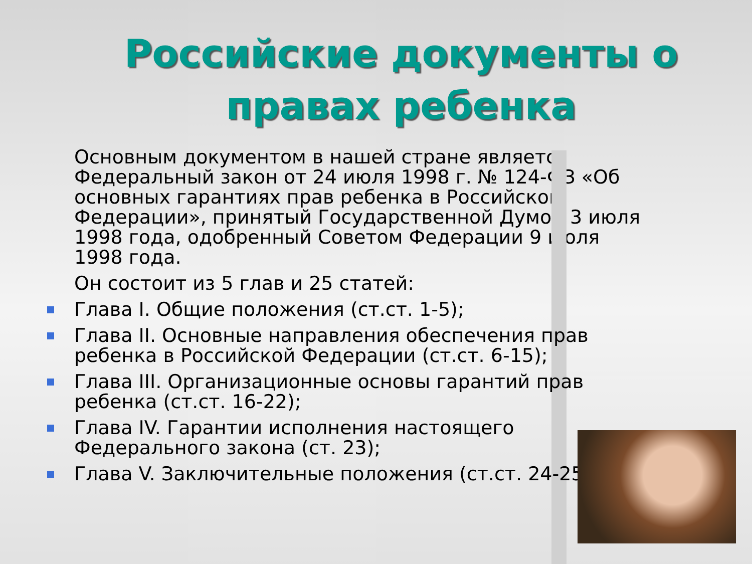Российские документы о правах ребенка
Основным документом в нашей стране является Федеральный закон от 24 июля 1998 г. № 124-ФЗ «Об основных гарантиях прав ребенка в Российской Федерации», принятый Государственной Думой 3 июля 1998 года, одобренный Советом Федерации 9 июля 1998 года.
Он состоит из 5 глав и 25 статей:
Глава I. Общие положения (ст.ст. 1-5);
Глава II. Основные направления обеспечения прав ребенка в Российской Федерации (ст.ст. 6-15);
Глава III. Организационные основы гарантий прав ребенка (ст.ст. 16-22);
Глава IV. Гарантии исполнения настоящего Федерального закона (ст. 23);
Глава V. Заключительные положения (ст.ст. 24-25)